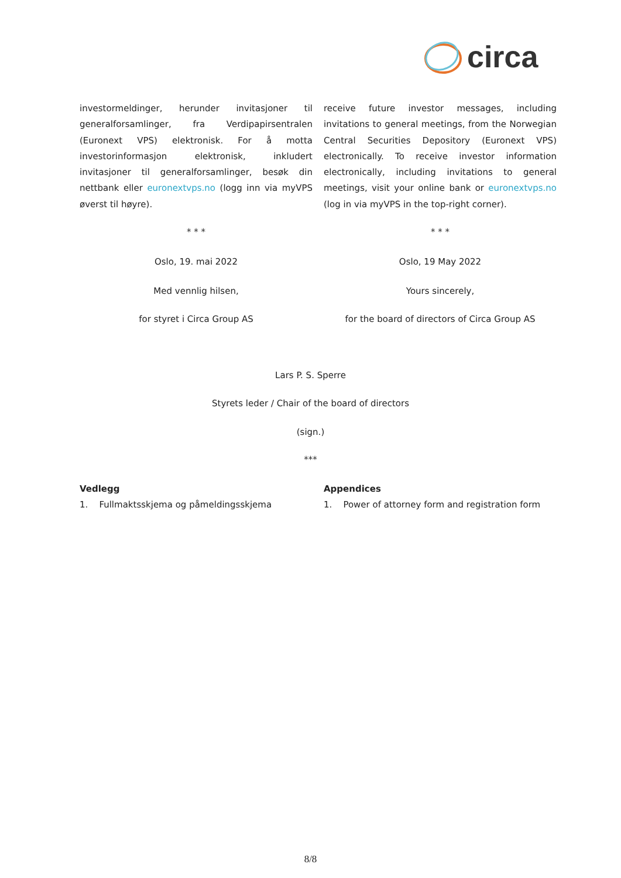circa
investormeldinger, herunder invitasjoner til generalforsamlinger, fra Verdipapirsentralen (Euronext VPS) elektronisk. For å motta investorinformasjon elektronisk, inkludert invitasjoner til generalforsamlinger, besøk din nettbank eller euronextvps.no (logg inn via myVPS øverst til høyre).
* * *
Oslo, 19. mai 2022
Med vennlig hilsen,
for styret i Circa Group AS
receive future investor messages, including invitations to general meetings, from the Norwegian Central Securities Depository (Euronext VPS) electronically. To receive investor information electronically, including invitations to general meetings, visit your online bank or euronextvps.no (log in via myVPS in the top-right corner).
* * *
Oslo, 19 May 2022
Yours sincerely,
for the board of directors of Circa Group AS
Lars P. S. Sperre
Styrets leder / Chair of the board of directors
(sign.)
***
Vedlegg
1. Fullmaktsskjema og påmeldingsskjema
Appendices
1. Power of attorney form and registration form
8/8